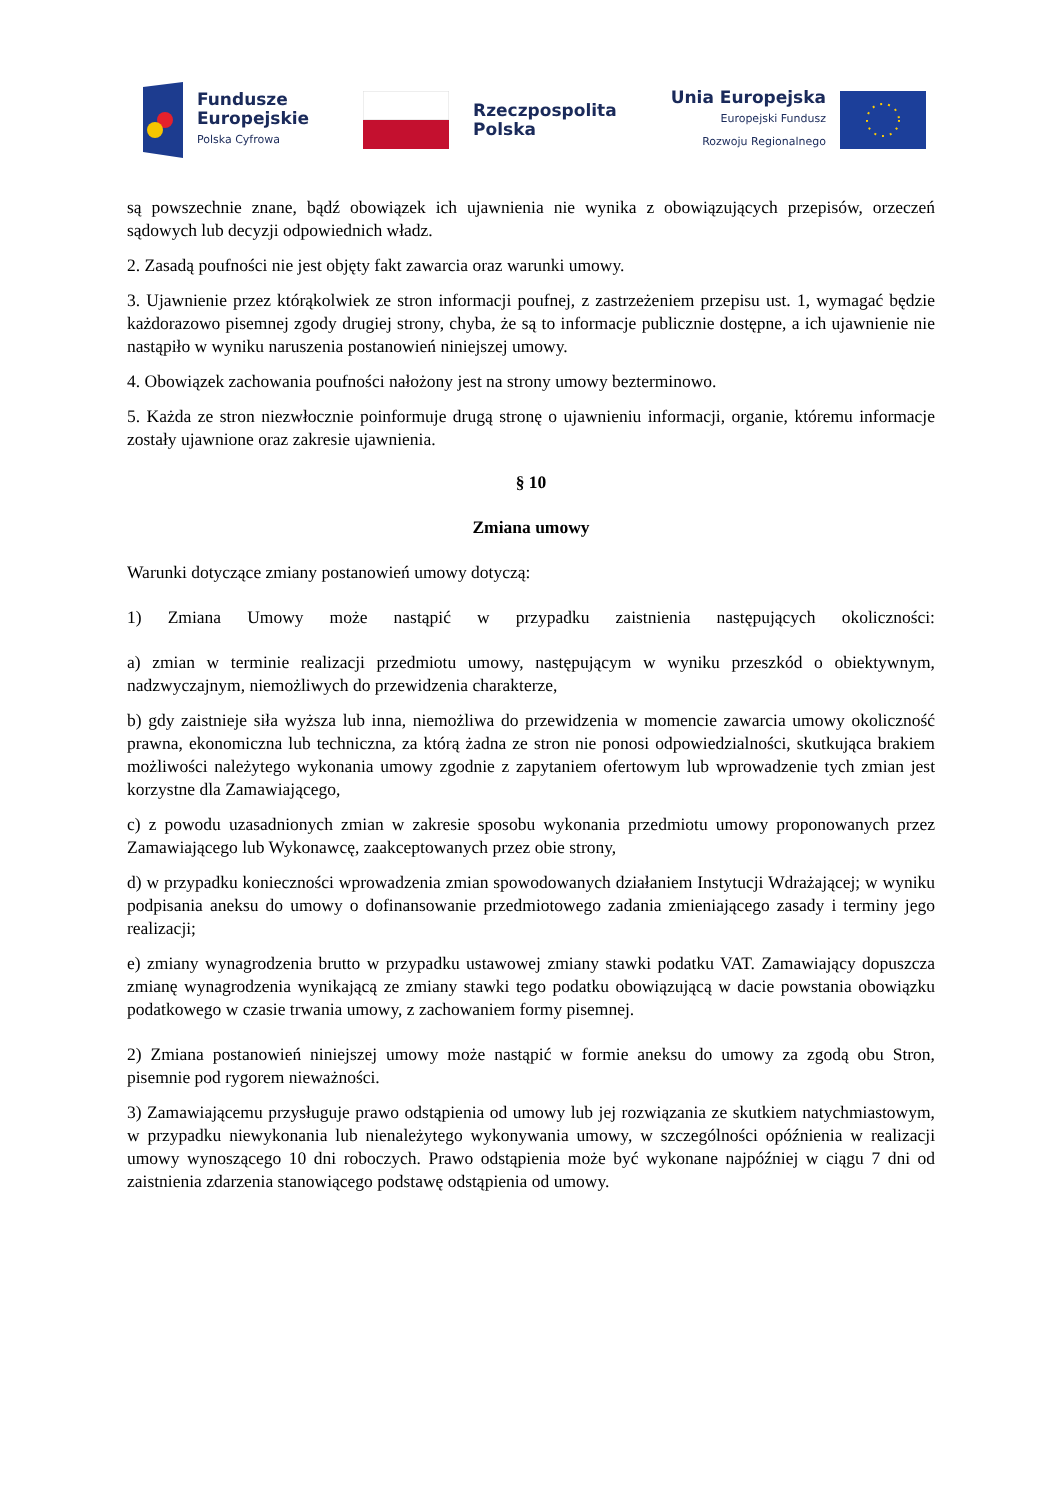Fundusze
Europejskie
Polska Cyfrowa
Rzeczpospolita
Polska
Unia Europejska
Europejski Fundusz
Rozwoju Regionalnego
są powszechnie znane, bądź obowiązek ich ujawnienia nie wynika z obowiązujących przepisów, orzeczeń sądowych lub decyzji odpowiednich władz.
2. Zasadą poufności nie jest objęty fakt zawarcia oraz warunki umowy.
3. Ujawnienie przez którąkolwiek ze stron informacji poufnej, z zastrzeżeniem przepisu ust. 1, wymagać będzie każdorazowo pisemnej zgody drugiej strony, chyba, że są to informacje publicznie dostępne, a ich ujawnienie nie nastąpiło w wyniku naruszenia postanowień niniejszej umowy.
4. Obowiązek zachowania poufności nałożony jest na strony umowy bezterminowo.
5. Każda ze stron niezwłocznie poinformuje drugą stronę o ujawnieniu informacji, organie, któremu informacje zostały ujawnione oraz zakresie ujawnienia.
§ 10
Zmiana umowy
Warunki dotyczące zmiany postanowień umowy dotyczą:
1) Zmiana Umowy może nastąpić w przypadku zaistnienia następujących okoliczności:
a) zmian w terminie realizacji przedmiotu umowy, następującym w wyniku przeszkód o obiektywnym, nadzwyczajnym, niemożliwych do przewidzenia charakterze,
b) gdy zaistnieje siła wyższa lub inna, niemożliwa do przewidzenia w momencie zawarcia umowy okoliczność prawna, ekonomiczna lub techniczna, za którą żadna ze stron nie ponosi odpowiedzialności, skutkująca brakiem możliwości należytego wykonania umowy zgodnie z zapytaniem ofertowym lub wprowadzenie tych zmian jest korzystne dla Zamawiającego,
c) z powodu uzasadnionych zmian w zakresie sposobu wykonania przedmiotu umowy proponowanych przez Zamawiającego lub Wykonawcę, zaakceptowanych przez obie strony,
d) w przypadku konieczności wprowadzenia zmian spowodowanych działaniem Instytucji Wdrażającej; w wyniku podpisania aneksu do umowy o dofinansowanie przedmiotowego zadania zmieniającego zasady i terminy jego realizacji;
e) zmiany wynagrodzenia brutto w przypadku ustawowej zmiany stawki podatku VAT. Zamawiający dopuszcza zmianę wynagrodzenia wynikającą ze zmiany stawki tego podatku obowiązującą w dacie powstania obowiązku podatkowego w czasie trwania umowy, z zachowaniem formy pisemnej.
2) Zmiana postanowień niniejszej umowy może nastąpić w formie aneksu do umowy za zgodą obu Stron, pisemnie pod rygorem nieważności.
3) Zamawiającemu przysługuje prawo odstąpienia od umowy lub jej rozwiązania ze skutkiem natychmiastowym, w przypadku niewykonania lub nienależytego wykonywania umowy, w szczególności opóźnienia w realizacji umowy wynoszącego 10 dni roboczych. Prawo odstąpienia może być wykonane najpóźniej w ciągu 7 dni od zaistnienia zdarzenia stanowiącego podstawę odstąpienia od umowy.